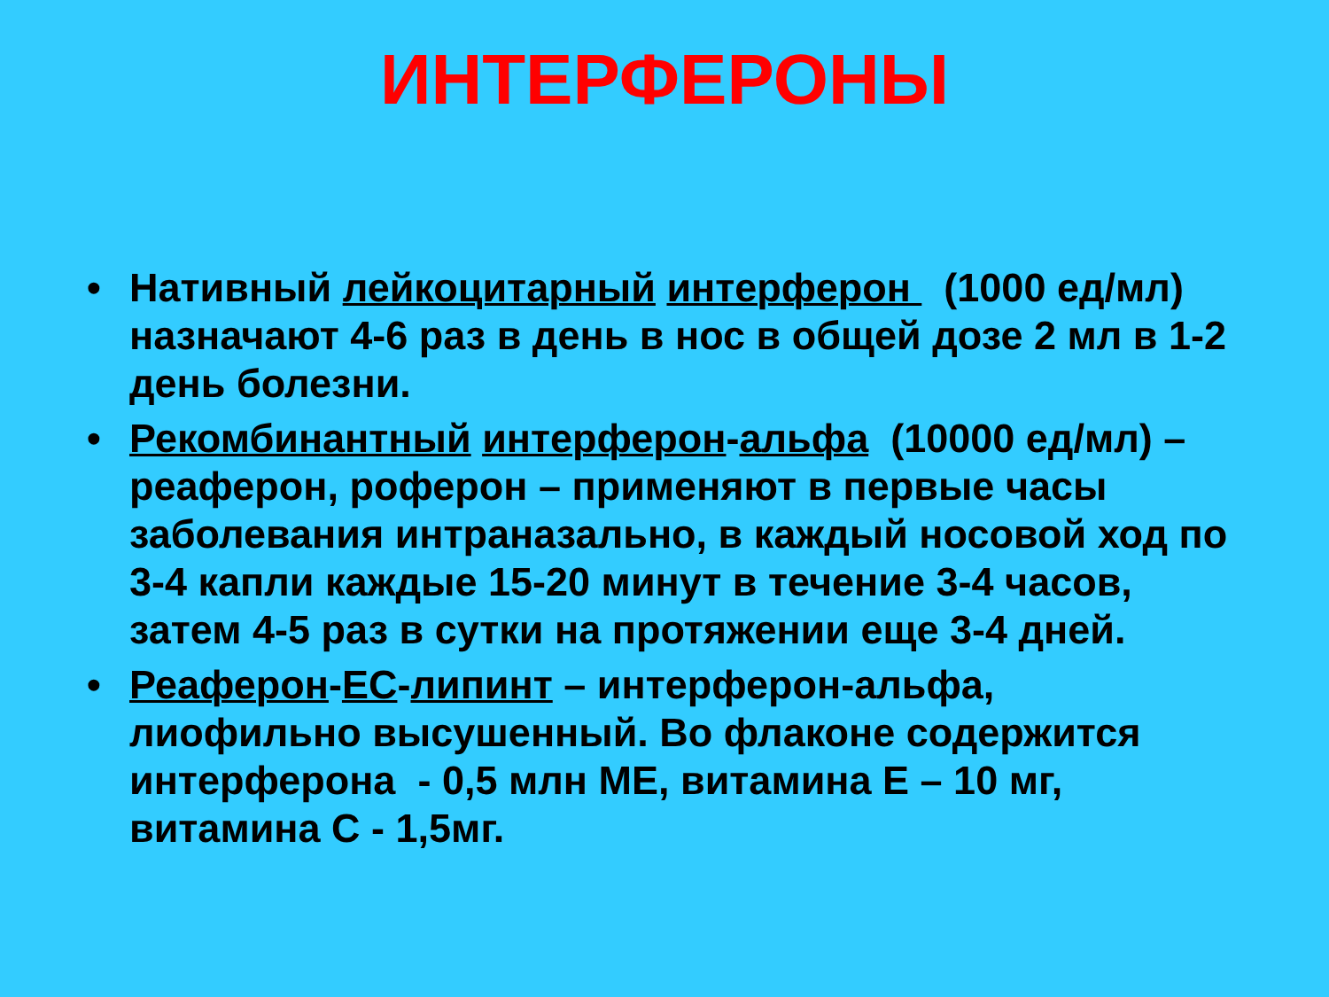ИНТЕРФЕРОНЫ
• Нативный лейкоцитарный интерферон (1000 ед/мл) назначают 4-6 раз в день в нос в общей дозе 2 мл в 1-2 день болезни.
• Рекомбинантный интерферон-альфа (10000 ед/мл) – реаферон, роферон – применяют в первые часы заболевания интраназально, в каждый носовой ход по 3-4 капли каждые 15-20 минут в течение 3-4 часов, затем 4-5 раз в сутки на протяжении еще 3-4 дней.
• Реаферон-ЕС-липинт – интерферон-альфа, лиофильно высушенный. Во флаконе содержится интерферона - 0,5 млн МЕ, витамина Е – 10 мг, витамина С - 1,5мг.